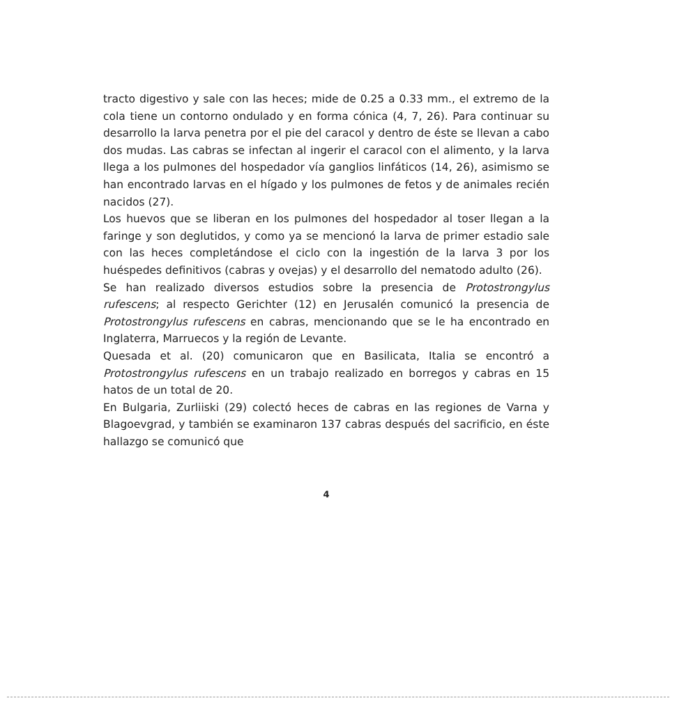tracto digestivo y sale con las heces; mide de 0.25 a 0.33 mm., el extremo de la cola tiene un contorno ondulado y en forma cónica (4, 7, 26). Para continuar su desarrollo la larva penetra por el pie del caracol y dentro de éste se llevan a cabo dos mudas. Las cabras se infectan al ingerir el caracol con el alimento, y la larva llega a los pulmones del hospedador vía ganglios linfáticos (14, 26), asimismo se han encontrado larvas en el hígado y los pulmones de fetos y de animales recién nacidos (27).
Los huevos que se liberan en los pulmones del hospedador al toser llegan a la faringe y son deglutidos, y como ya se mencionó la larva de primer estadio sale con las heces completándose el ciclo con la ingestión de la larva 3 por los huéspedes definitivos (cabras y ovejas) y el desarrollo del nematodo adulto (26).
Se han realizado diversos estudios sobre la presencia de Protostrongylus rufescens; al respecto Gerichter (12) en Jerusalén comunicó la presencia de Protostrongylus rufescens en cabras, mencionando que se le ha encontrado en Inglaterra, Marruecos y la región de Levante.
Quesada et al. (20) comunicaron que en Basilicata, Italia se encontró a Protostrongylus rufescens en un trabajo realizado en borregos y cabras en 15 hatos de un total de 20.
En Bulgaria, Zurliiski (29) colectó heces de cabras en las regiones de Varna y Blagoevgrad, y también se examinaron 137 cabras después del sacrificio, en éste hallazgo se comunicó que
4